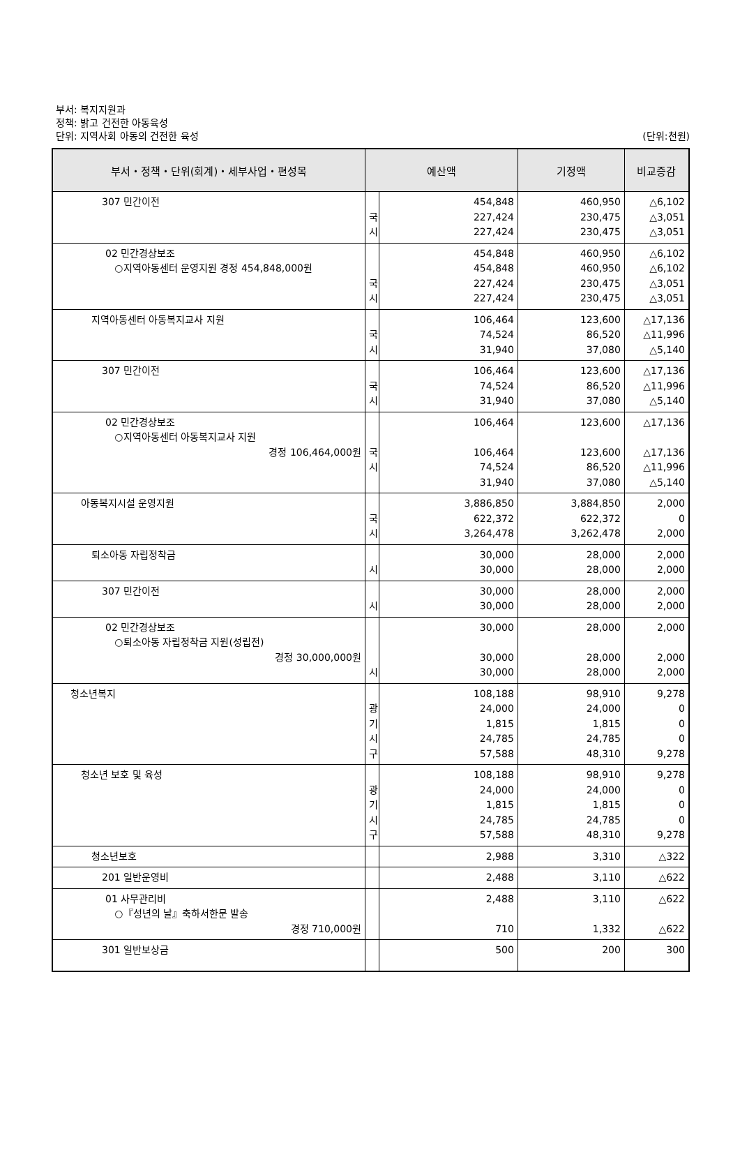부서: 복지지원과
정책: 밝고 건전한 아동육성
단위: 지역사회 아동의 건전한 육성 (단위:천원)
| 부서・정책・단위(회계)・세부사업・편성목 | 예산액 | | 기정액 | 비교증감 |
| --- | --- | --- | --- | --- |
| 307 민간이전 | 국 시 | 454,848 227,424 227,424 | 460,950 230,475 230,475 | △6,102 △3,051 △3,051 |
| 02 민간경상보조 ○지역아동센터 운영지원 경정 454,848,000원 | 국 시 | 454,848 454,848 227,424 227,424 | 460,950 460,950 230,475 230,475 | △6,102 △6,102 △3,051 △3,051 |
| 지역아동센터 아동복지교사 지원 | 국 시 | 106,464 74,524 31,940 | 123,600 86,520 37,080 | △17,136 △11,996 △5,140 |
| 307 민간이전 | 국 시 | 106,464 74,524 31,940 | 123,600 86,520 37,080 | △17,136 △11,996 △5,140 |
| 02 민간경상보조 ○지역아동센터 아동복지교사 지원 경정 106,464,000원 | 국 시 | 106,464 106,464 74,524 31,940 | 123,600 123,600 86,520 37,080 | △17,136 △17,136 △11,996 △5,140 |
| 아동복지시설 운영지원 | 국 시 | 3,886,850 622,372 3,264,478 | 3,884,850 622,372 3,262,478 | 2,000 0 2,000 |
| 퇴소아동 자립정착금 | 시 | 30,000 30,000 | 28,000 28,000 | 2,000 2,000 |
| 307 민간이전 | 시 | 30,000 30,000 | 28,000 28,000 | 2,000 2,000 |
| 02 민간경상보조 ○퇴소아동 자립정착금 지원(성립전) 경정 30,000,000원 | 시 | 30,000 30,000 30,000 | 28,000 28,000 28,000 | 2,000 2,000 2,000 |
| 청소년복지 | 광 기 시 구 | 108,188 24,000 1,815 24,785 57,588 | 98,910 24,000 1,815 24,785 48,310 | 9,278 0 0 0 9,278 |
| 청소년 보호 및 육성 | 광 기 시 구 | 108,188 24,000 1,815 24,785 57,588 | 98,910 24,000 1,815 24,785 48,310 | 9,278 0 0 0 9,278 |
| 청소년보호 | | 2,988 | 3,310 | △322 |
| 201 일반운영비 | | 2,488 | 3,110 | △622 |
| 01 사무관리비 ○『성년의 날』축하서한문 발송 경정 710,000원 | | 2,488 710 | 3,110 1,332 | △622 △622 |
| 301 일반보상금 | | 500 | 200 | 300 |